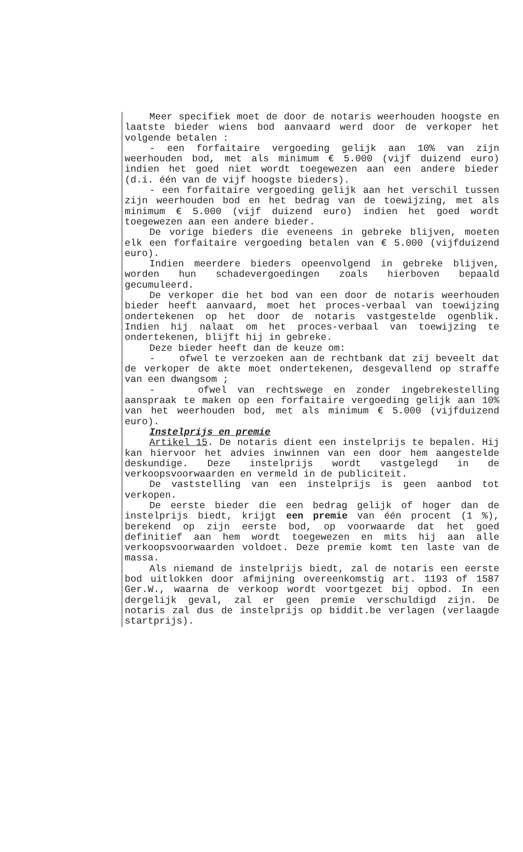Meer specifiek moet de door de notaris weerhouden hoogste en laatste bieder wiens bod aanvaard werd door de verkoper het volgende betalen :
- een forfaitaire vergoeding gelijk aan 10% van zijn weerhouden bod, met als minimum € 5.000 (vijf duizend euro) indien het goed niet wordt toegewezen aan een andere bieder (d.i. één van de vijf hoogste bieders).
- een forfaitaire vergoeding gelijk aan het verschil tussen zijn weerhouden bod en het bedrag van de toewijzing, met als minimum € 5.000 (vijf duizend euro) indien het goed wordt toegewezen aan een andere bieder.
De vorige bieders die eveneens in gebreke blijven, moeten elk een forfaitaire vergoeding betalen van € 5.000 (vijfduizend euro).
Indien meerdere bieders opeenvolgend in gebreke blijven, worden hun schadevergoedingen zoals hierboven bepaald gecumuleerd.
De verkoper die het bod van een door de notaris weerhouden bieder heeft aanvaard, moet het proces-verbaal van toewijzing ondertekenen op het door de notaris vastgestelde ogenblik. Indien hij nalaat om het proces-verbaal van toewijzing te ondertekenen, blijft hij in gebreke.
Deze bieder heeft dan de keuze om:
- ofwel te verzoeken aan de rechtbank dat zij beveelt dat de verkoper de akte moet ondertekenen, desgevallend op straffe van een dwangsom ;
- ofwel van rechtswege en zonder ingebrekestelling aanspraak te maken op een forfaitaire vergoeding gelijk aan 10% van het weerhouden bod, met als minimum € 5.000 (vijfduizend euro).
Instelprijs en premie
Artikel 15. De notaris dient een instelprijs te bepalen. Hij kan hiervoor het advies inwinnen van een door hem aangestelde deskundige. Deze instelprijs wordt vastgelegd in de verkoopsvoorwaarden en vermeld in de publiciteit.
De vaststelling van een instelprijs is geen aanbod tot verkopen.
De eerste bieder die een bedrag gelijk of hoger dan de instelprijs biedt, krijgt een premie van één procent (1 %), berekend op zijn eerste bod, op voorwaarde dat het goed definitief aan hem wordt toegewezen en mits hij aan alle verkoopsvoorwaarden voldoet. Deze premie komt ten laste van de massa.
Als niemand de instelprijs biedt, zal de notaris een eerste bod uitlokken door afmijning overeenkomstig art. 1193 of 1587 Ger.W., waarna de verkoop wordt voortgezet bij opbod. In een dergelijk geval, zal er geen premie verschuldigd zijn. De notaris zal dus de instelprijs op biddit.be verlagen (verlaagde startprijs).